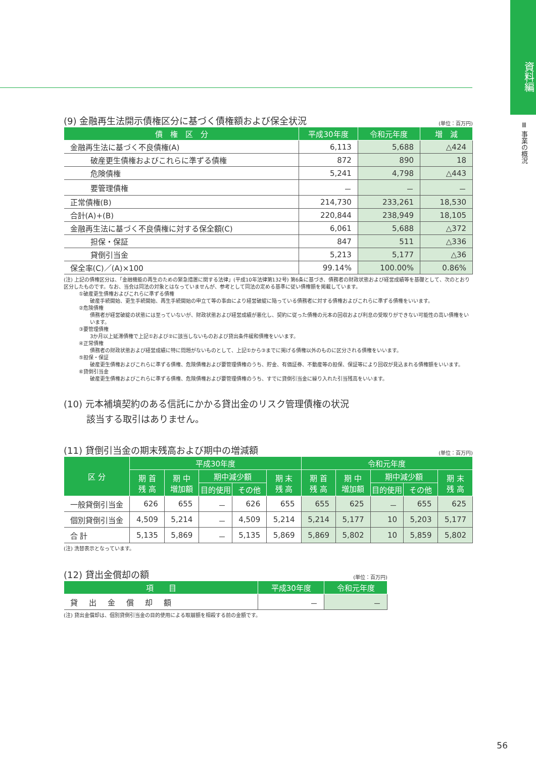資料編
Ⅲ 事業の概況
(9) 金融再生法開示債権区分に基づく債権額および保全状況 (単位：百万円)
| 債 権 区 分 | 平成30年度 | 令和元年度 | 増 減 |
| --- | --- | --- | --- |
| 金融再生法に基づく不良債権(A) | 6,113 | 5,688 | △424 |
| 破産更生債権およびこれらに準ずる債権 | 872 | 890 | 18 |
| 危険債権 | 5,241 | 4,798 | △443 |
| 要管理債権 | － | － | － |
| 正常債権(B) | 214,730 | 233,261 | 18,530 |
| 合計(A)+(B) | 220,844 | 238,949 | 18,105 |
| 金融再生法に基づく不良債権に対する保全額(C) | 6,061 | 5,688 | △372 |
| 担保・保証 | 847 | 511 | △336 |
| 貸倒引当金 | 5,213 | 5,177 | △36 |
| 保全率(C)／(A)×100 | 99.14% | 100.00% | 0.86% |
(注) 上記の債権区分は、「金融機能の再生のための緊急措置に関する法律」(平成10年法律第132号) 第6条に基づき、債務者の財政状態および経営成績等を基礎として、次のとおり区分したものです。なお、当会は同法の対象とはなっていませんが、参考として同法の定める基準に従い債権額を掲載しています。
①破産更生債権およびこれらに準ずる債権
破産手続開始、更生手続開始、再生手続開始の申立て等の事由により経営破綻に陥っている債務者に対する債権およびこれらに準ずる債権をいいます。
②危険債権
債務者が経営破綻の状態には至っていないが、財政状態および経営成績が悪化し、契約に従った債権の元本の回収および利息の受取りができない可能性の高い債権をいいます。
③要管理債権
3か月以上延滞債権で上記①および②に該当しないものおよび貸出条件緩和債権をいいます。
④正常債権
債務者の財政状態および経営成績に特に問題がないものとして、上記①から③までに掲げる債権以外のものに区分される債権をいいます。
⑤担保・保証
破産更生債権およびこれらに準ずる債権、危険債権および要管理債権のうち、貯金、有価証券、不動産等の担保、保証等により回収が見込まれる債権額をいいます。
⑥貸倒引当金
破産更生債権およびこれらに準ずる債権、危険債権および要管理債権のうち、すでに貸倒引当金に繰り入れた引当残高をいいます。
(10) 元本補填契約のある信託にかかる貸出金のリスク管理債権の状況
該当する取引はありません。
(11) 貸倒引当金の期末残高および期中の増減額 (単位：百万円)
| 区 分 | 平成30年度 | | | | | 令和元年度 | | | | |
| --- | --- | --- | --- | --- | --- | --- | --- | --- | --- | --- |
| | 期 首 残 高 | 期 中 増加額 | 期中減少額 | | 期 末 残 高 | 期 首 残 高 | 期 中 増加額 | 期中減少額 | | 期 末 残 高 |
| | | | 目的使用 | その他 | | | | 目的使用 | その他 | |
| 一般貸倒引当金 | 626 | 655 | － | 626 | 655 | 655 | 625 | － | 655 | 625 |
| 個別貸倒引当金 | 4,509 | 5,214 | － | 4,509 | 5,214 | 5,214 | 5,177 | 10 | 5,203 | 5,177 |
| 合 計 | 5,135 | 5,869 | － | 5,135 | 5,869 | 5,869 | 5,802 | 10 | 5,859 | 5,802 |
(注) 洗替表示となっています。
(12) 貸出金償却の額 (単位：百万円)
| 項 目 | 平成30年度 | 令和元年度 |
| --- | --- | --- |
| 貸出金償却額 | － | － |
(注) 貸出金償却は、個別貸倒引当金の目的使用による取崩額を相殺する前の金額です。
56